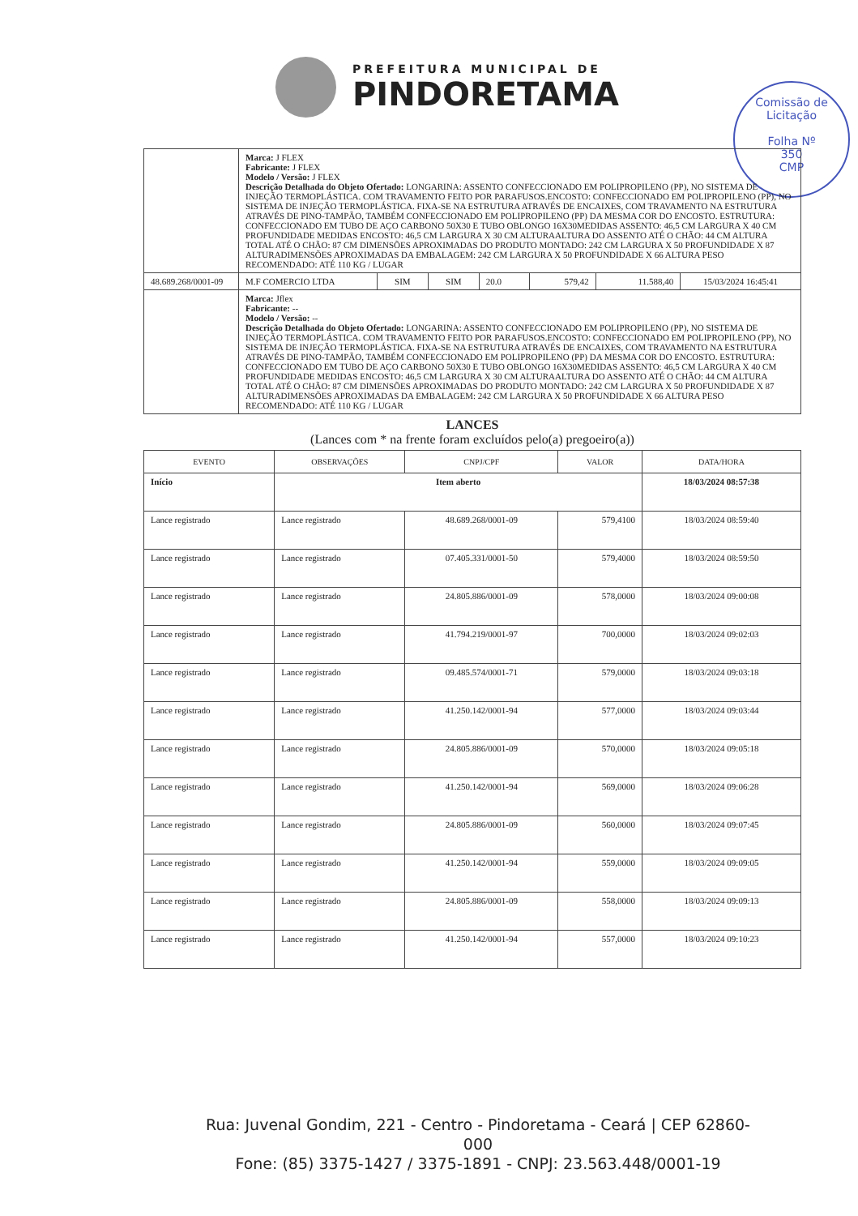PREFEITURA MUNICIPAL DE
PINDORETAMA
Comissão de Licitação
Folha Nº
350
CMP
| | Marca: J FLEX Fabricante: J FLEX Modelo / Versão: J FLEX Descrição Detalhada do Objeto Ofertado: LONGARINA: ASSENTO CONFECCIONADO EM POLIPROPILENO (PP), NO SISTEMA DE INJEÇÃO TERMOPLÁSTICA. COM TRAVAMENTO FEITO POR PARAFUSOS.ENCOSTO: CONFECCIONADO EM POLIPROPILENO (PP), NO SISTEMA DE INJEÇÃO TERMOPLÁSTICA. FIXA-SE NA ESTRUTURA ATRAVÉS DE ENCAIXES, COM TRAVAMENTO NA ESTRUTURA ATRAVÉS DE PINO-TAMPÃO, TAMBÉM CONFECCIONADO EM POLIPROPILENO (PP) DA MESMA COR DO ENCOSTO. ESTRUTURA: CONFECCIONADO EM TUBO DE AÇO CARBONO 50X30 E TUBO OBLONGO 16X30MEDIDAS ASSENTO: 46,5 CM LARGURA X 40 CM PROFUNDIDADE MEDIDAS ENCOSTO: 46,5 CM LARGURA X 30 CM ALTURAALTURA DO ASSENTO ATÉ O CHÃO: 44 CM ALTURA TOTAL ATÉ O CHÃO: 87 CM DIMENSÕES APROXIMADAS DO PRODUTO MONTADO: 242 CM LARGURA X 50 PROFUNDIDADE X 87 ALTURADIMENSÕES APROXIMADAS DA EMBALAGEM: 242 CM LARGURA X 50 PROFUNDIDADE X 66 ALTURA PESO RECOMENDADO: ATÉ 110 KG / LUGAR | | | | | | |
| 48.689.268/0001-09 | M.F COMERCIO LTDA | SIM | SIM | 20.0 | 579,42 | 11.588,40 | 15/03/2024 16:45:41 |
| | Marca: Jflex Fabricante: -- Modelo / Versão: -- Descrição Detalhada do Objeto Ofertado: LONGARINA: ASSENTO CONFECCIONADO EM POLIPROPILENO (PP), NO SISTEMA DE INJEÇÃO TERMOPLÁSTICA. COM TRAVAMENTO FEITO POR PARAFUSOS.ENCOSTO: CONFECCIONADO EM POLIPROPILENO (PP), NO SISTEMA DE INJEÇÃO TERMOPLÁSTICA. FIXA-SE NA ESTRUTURA ATRAVÉS DE ENCAIXES, COM TRAVAMENTO NA ESTRUTURA ATRAVÉS DE PINO-TAMPÃO, TAMBÉM CONFECCIONADO EM POLIPROPILENO (PP) DA MESMA COR DO ENCOSTO. ESTRUTURA: CONFECCIONADO EM TUBO DE AÇO CARBONO 50X30 E TUBO OBLONGO 16X30MEDIDAS ASSENTO: 46,5 CM LARGURA X 40 CM PROFUNDIDADE MEDIDAS ENCOSTO: 46,5 CM LARGURA X 30 CM ALTURAALTURA DO ASSENTO ATÉ O CHÃO: 44 CM ALTURA TOTAL ATÉ O CHÃO: 87 CM DIMENSÕES APROXIMADAS DO PRODUTO MONTADO: 242 CM LARGURA X 50 PROFUNDIDADE X 87 ALTURADIMENSÕES APROXIMADAS DA EMBALAGEM: 242 CM LARGURA X 50 PROFUNDIDADE X 66 ALTURA PESO RECOMENDADO: ATÉ 110 KG / LUGAR | | | | | | |
LANCES
(Lances com * na frente foram excluídos pelo(a) pregoeiro(a))
| EVENTO | OBSERVAÇÕES | CNPJ/CPF | VALOR | DATA/HORA |
| --- | --- | --- | --- | --- |
| Início | Item aberto | | | 18/03/2024 08:57:38 |
| Lance registrado | Lance registrado | 48.689.268/0001-09 | 579,4100 | 18/03/2024 08:59:40 |
| Lance registrado | Lance registrado | 07.405.331/0001-50 | 579,4000 | 18/03/2024 08:59:50 |
| Lance registrado | Lance registrado | 24.805.886/0001-09 | 578,0000 | 18/03/2024 09:00:08 |
| Lance registrado | Lance registrado | 41.794.219/0001-97 | 700,0000 | 18/03/2024 09:02:03 |
| Lance registrado | Lance registrado | 09.485.574/0001-71 | 579,0000 | 18/03/2024 09:03:18 |
| Lance registrado | Lance registrado | 41.250.142/0001-94 | 577,0000 | 18/03/2024 09:03:44 |
| Lance registrado | Lance registrado | 24.805.886/0001-09 | 570,0000 | 18/03/2024 09:05:18 |
| Lance registrado | Lance registrado | 41.250.142/0001-94 | 569,0000 | 18/03/2024 09:06:28 |
| Lance registrado | Lance registrado | 24.805.886/0001-09 | 560,0000 | 18/03/2024 09:07:45 |
| Lance registrado | Lance registrado | 41.250.142/0001-94 | 559,0000 | 18/03/2024 09:09:05 |
| Lance registrado | Lance registrado | 24.805.886/0001-09 | 558,0000 | 18/03/2024 09:09:13 |
| Lance registrado | Lance registrado | 41.250.142/0001-94 | 557,0000 | 18/03/2024 09:10:23 |
Rua: Juvenal Gondim, 221 - Centro - Pindoretama - Ceará | CEP 62860-000
Fone: (85) 3375-1427 / 3375-1891 - CNPJ: 23.563.448/0001-19